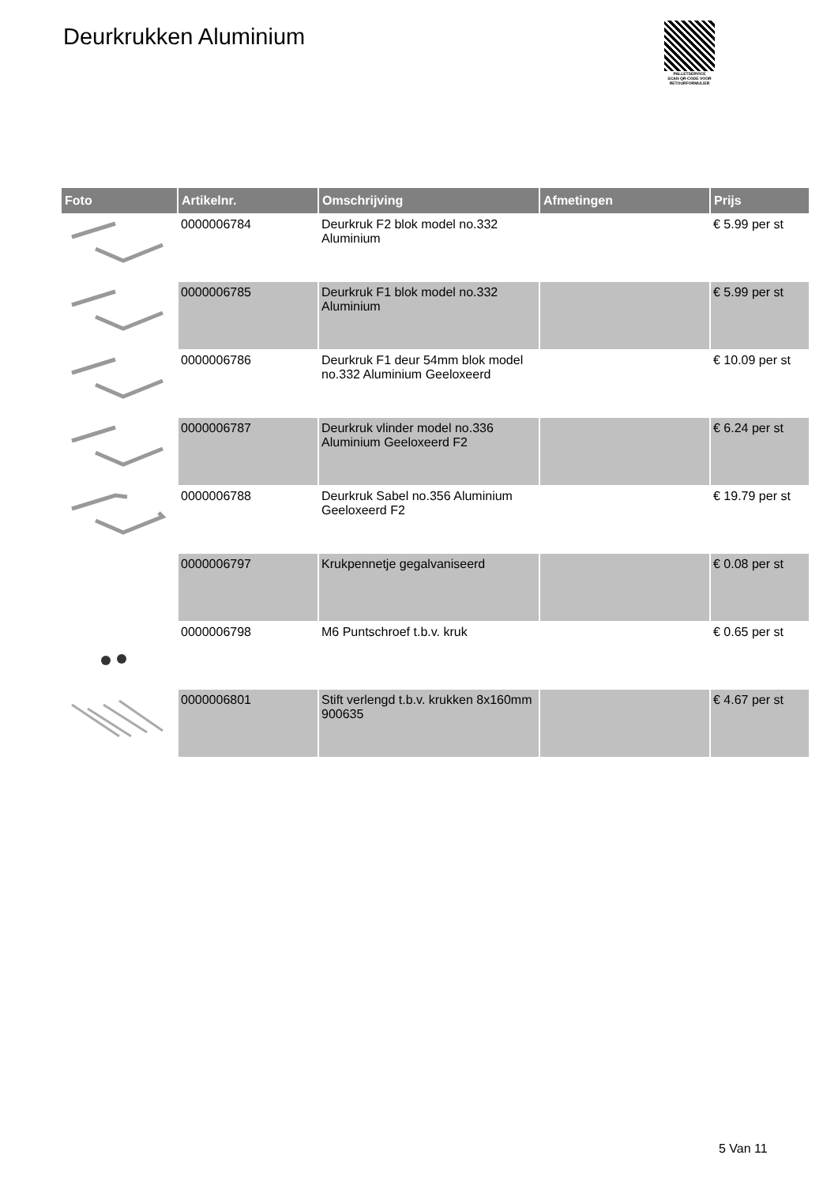Deurkrukken Aluminium
PALLETSERVICE
SCAN QR-CODE VOOR RETOURFORMULIER
| Foto | Artikelnr. | Omschrijving | Afmetingen | Prijs |
| --- | --- | --- | --- | --- |
| | 0000006784 | Deurkruk F2 blok model no.332 Aluminium | | € 5.99 per st |
| | 0000006785 | Deurkruk F1 blok model no.332 Aluminium | | € 5.99 per st |
| | 0000006786 | Deurkruk F1 deur 54mm blok model no.332 Aluminium Geeloxeerd | | € 10.09 per st |
| | 0000006787 | Deurkruk vlinder model no.336 Aluminium Geeloxeerd F2 | | € 6.24 per st |
| | 0000006788 | Deurkruk Sabel no.356 Aluminium Geeloxeerd F2 | | € 19.79 per st |
| | 0000006797 | Krukpennetje gegalvaniseerd | | € 0.08 per st |
| | 0000006798 | M6 Puntschroef t.b.v. kruk | | € 0.65 per st |
| | 0000006801 | Stift verlengd t.b.v. krukken 8x160mm 900635 | | € 4.67 per st |
5 Van 11